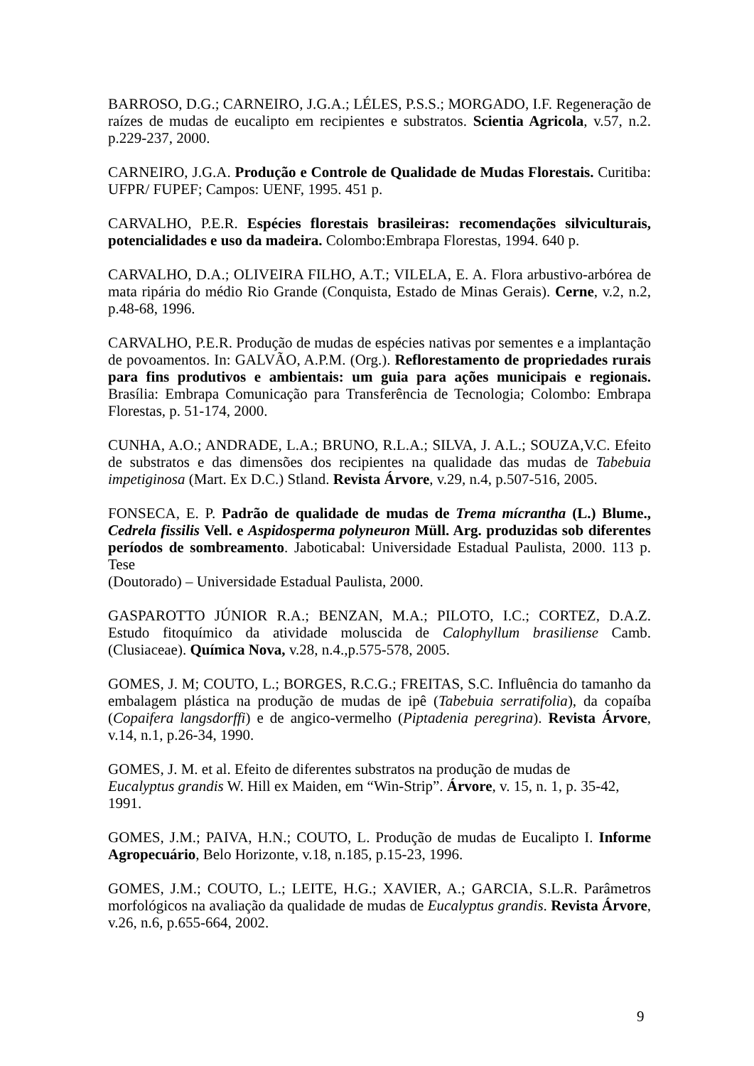BARROSO, D.G.; CARNEIRO, J.G.A.; LÉLES, P.S.S.; MORGADO, I.F. Regeneração de raízes de mudas de eucalipto em recipientes e substratos. Scientia Agricola, v.57, n.2. p.229-237, 2000.
CARNEIRO, J.G.A. Produção e Controle de Qualidade de Mudas Florestais. Curitiba: UFPR/ FUPEF; Campos: UENF, 1995. 451 p.
CARVALHO, P.E.R. Espécies florestais brasileiras: recomendações silviculturais, potencialidades e uso da madeira. Colombo:Embrapa Florestas, 1994. 640 p.
CARVALHO, D.A.; OLIVEIRA FILHO, A.T.; VILELA, E. A. Flora arbustivo-arbórea de mata ripária do médio Rio Grande (Conquista, Estado de Minas Gerais). Cerne, v.2, n.2, p.48-68, 1996.
CARVALHO, P.E.R. Produção de mudas de espécies nativas por sementes e a implantação de povoamentos. In: GALVÃO, A.P.M. (Org.). Reflorestamento de propriedades rurais para fins produtivos e ambientais: um guia para ações municipais e regionais. Brasília: Embrapa Comunicação para Transferência de Tecnologia; Colombo: Embrapa Florestas, p. 51-174, 2000.
CUNHA, A.O.; ANDRADE, L.A.; BRUNO, R.L.A.; SILVA, J. A.L.; SOUZA,V.C. Efeito de substratos e das dimensões dos recipientes na qualidade das mudas de Tabebuia impetiginosa (Mart. Ex D.C.) Stland. Revista Árvore, v.29, n.4, p.507-516, 2005.
FONSECA, E. P. Padrão de qualidade de mudas de Trema mícrantha (L.) Blume., Cedrela fissilis Vell. e Aspidosperma polyneuron Müll. Arg. produzidas sob diferentes períodos de sombreamento. Jaboticabal: Universidade Estadual Paulista, 2000. 113 p. Tese
(Doutorado) – Universidade Estadual Paulista, 2000.
GASPAROTTO JÚNIOR R.A.; BENZAN, M.A.; PILOTO, I.C.; CORTEZ, D.A.Z. Estudo fitoquímico da atividade moluscida de Calophyllum brasiliense Camb. (Clusiaceae). Química Nova, v.28, n.4.,p.575-578, 2005.
GOMES, J. M; COUTO, L.; BORGES, R.C.G.; FREITAS, S.C. Influência do tamanho da embalagem plástica na produção de mudas de ipê (Tabebuia serratifolia), da copaíba (Copaifera langsdorffi) e de angico-vermelho (Piptadenia peregrina). Revista Árvore, v.14, n.1, p.26-34, 1990.
GOMES, J. M. et al. Efeito de diferentes substratos na produção de mudas de
Eucalyptus grandis W. Hill ex Maiden, em “Win-Strip”. Árvore, v. 15, n. 1, p. 35-42, 1991.
GOMES, J.M.; PAIVA, H.N.; COUTO, L. Produção de mudas de Eucalipto I. Informe Agropecuário, Belo Horizonte, v.18, n.185, p.15-23, 1996.
GOMES, J.M.; COUTO, L.; LEITE, H.G.; XAVIER, A.; GARCIA, S.L.R. Parâmetros morfológicos na avaliação da qualidade de mudas de Eucalyptus grandis. Revista Árvore, v.26, n.6, p.655-664, 2002.
9